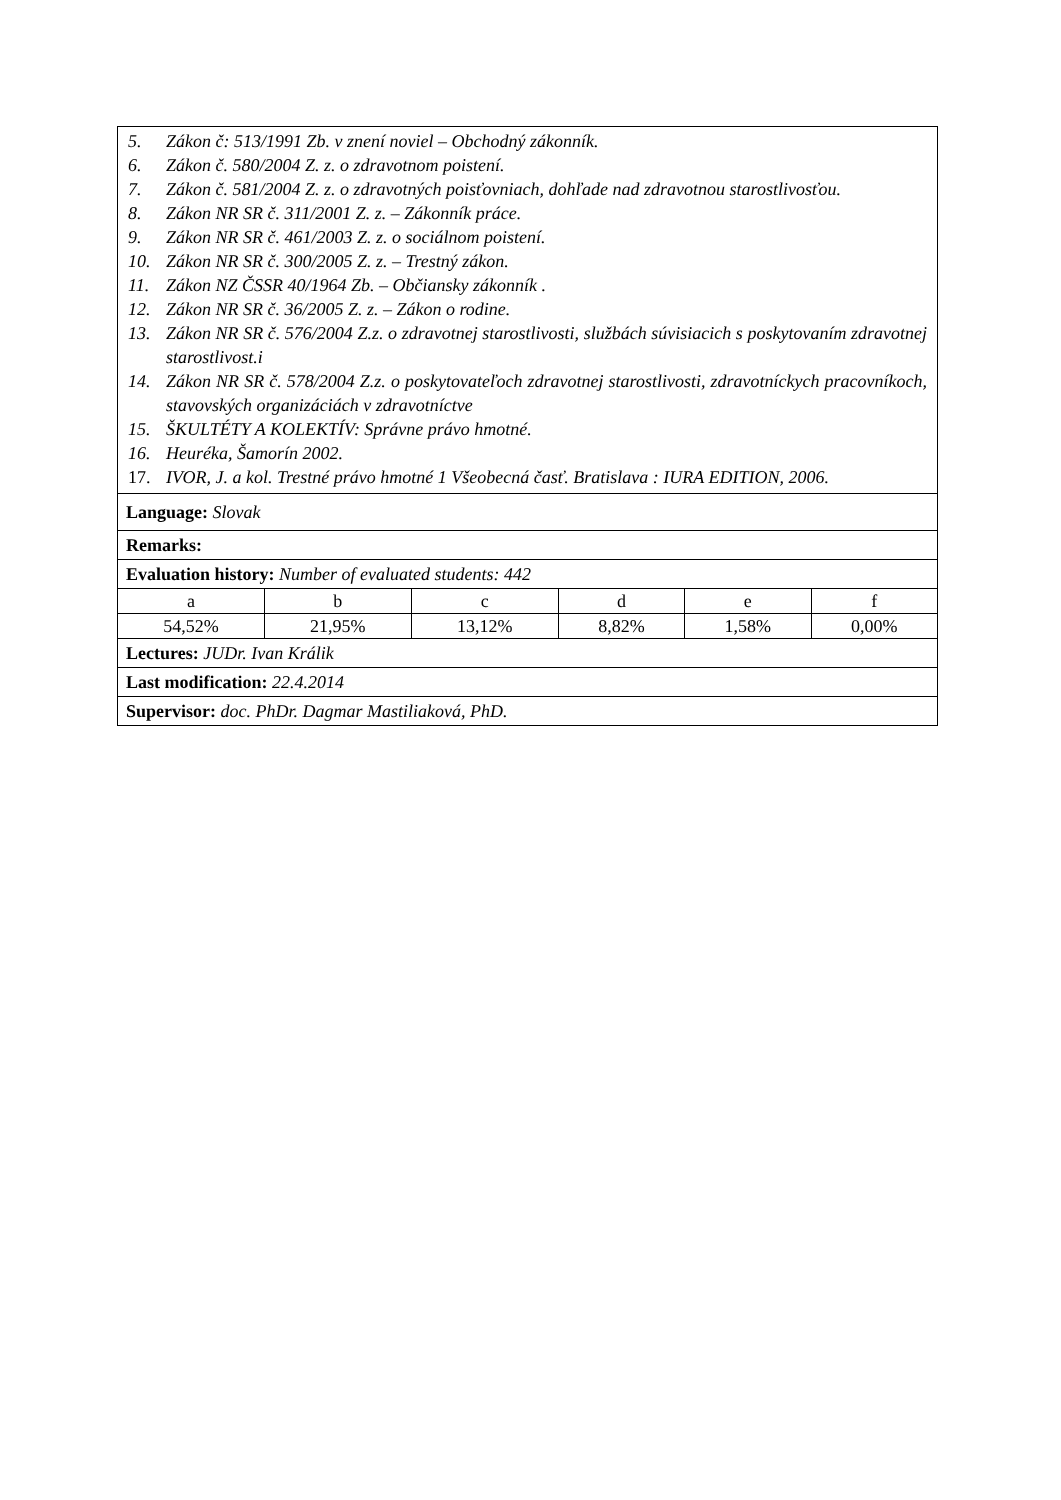| 5. Zákon č: 513/1991 Zb. v znení noviel – Obchodný zákonník. 6. Zákon č. 580/2004 Z. z. o zdravotnom poistení. 7. Zákon č. 581/2004 Z. z. o zdravotných poisťovniach, dohľade nad zdravotnou starostlivosťou. 8. Zákon NR SR č. 311/2001 Z. z. – Zákonník práce. 9. Zákon NR SR č. 461/2003 Z. z. o sociálnom poistení. 10. Zákon NR SR č. 300/2005 Z. z. – Trestný zákon. 11. Zákon NZ ČSSR 40/1964 Zb. – Občiansky zákonník . 12. Zákon NR SR č. 36/2005 Z. z. – Zákon o rodine. 13. Zákon NR SR č. 576/2004 Z.z. o zdravotnej starostlivosti, službách súvisiacich s poskytovaním zdravotnej starostlivost.i 14. Zákon NR SR č. 578/2004 Z.z. o poskytovateľoch zdravotnej starostlivosti, zdravotníckych pracovníkoch, stavovských organizáciách v zdravotníctve 15. ŠKULTÉTY A KOLEKTÍV: Správne právo hmotné. 16. Heuréka, Šamorín 2002. 17. IVOR, J. a kol. Trestné právo hmotné 1 Všeobecná časť. Bratislava : IURA EDITION, 2006. | | | | | |
| Language: Slovak | | | | | |
| Remarks: | | | | | |
| Evaluation history: Number of evaluated students: 442 | | | | | |
| a | b | c | d | e | f |
| 54,52% | 21,95% | 13,12% | 8,82% | 1,58% | 0,00% |
| Lectures: JUDr. Ivan Králik | | | | | |
| Last modification: 22.4.2014 | | | | | |
| Supervisor: doc. PhDr. Dagmar Mastiliaková, PhD. | | | | | |